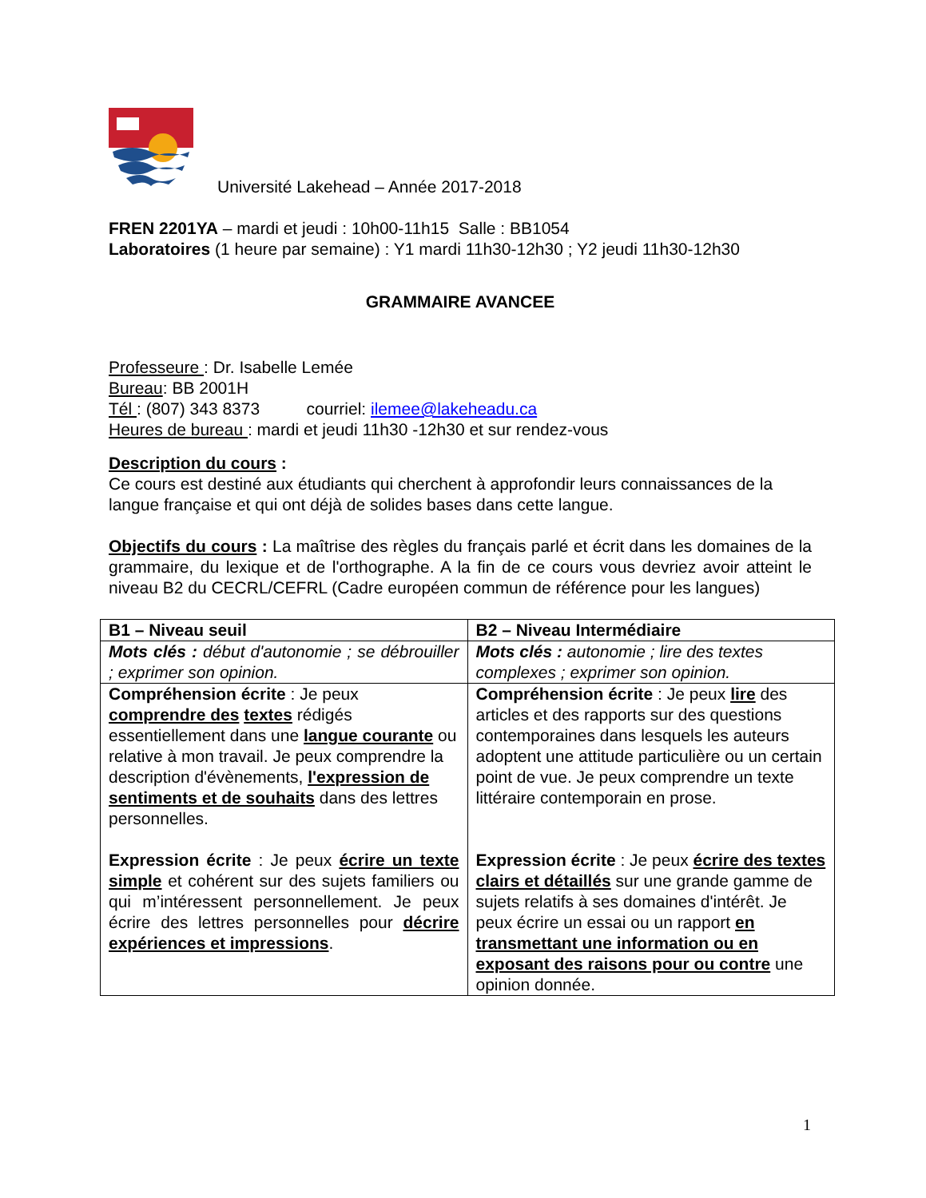Université Lakehead – Année 2017-2018
FREN 2201YA – mardi et jeudi : 10h00-11h15 Salle : BB1054
Laboratoires (1 heure par semaine) : Y1 mardi 11h30-12h30 ; Y2 jeudi 11h30-12h30
GRAMMAIRE AVANCEE
Professeure : Dr. Isabelle Lemée
Bureau: BB 2001H
Tél : (807) 343 8373 courriel: ilemee@lakeheadu.ca
Heures de bureau : mardi et jeudi 11h30 -12h30 et sur rendez-vous
Description du cours :
Ce cours est destiné aux étudiants qui cherchent à approfondir leurs connaissances de la langue française et qui ont déjà de solides bases dans cette langue.
Objectifs du cours : La maîtrise des règles du français parlé et écrit dans les domaines de la grammaire, du lexique et de l'orthographe. A la fin de ce cours vous devriez avoir atteint le niveau B2 du CECRL/CEFRL (Cadre européen commun de référence pour les langues)
| B1 – Niveau seuil | B2 – Niveau Intermédiaire |
| Mots clés : début d'autonomie ; se débrouiller ; exprimer son opinion. | Mots clés : autonomie ; lire des textes complexes ; exprimer son opinion. |
| Compréhension écrite : Je peux comprendre des textes rédigés essentiellement dans une langue courante ou relative à mon travail. Je peux comprendre la description d'évènements, l'expression de sentiments et de souhaits dans des lettres personnelles. Expression écrite : Je peux écrire un texte simple et cohérent sur des sujets familiers ou qui m’intéressent personnellement. Je peux écrire des lettres personnelles pour décrire expériences et impressions . | Compréhension écrite : Je peux lire des articles et des rapports sur des questions contemporaines dans lesquels les auteurs adoptent une attitude particulière ou un certain point de vue. Je peux comprendre un texte littéraire contemporain en prose. Expression écrite : Je peux écrire des textes clairs et détaillés sur une grande gamme de sujets relatifs à ses domaines d'intérêt. Je peux écrire un essai ou un rapport en transmettant une information ou en exposant des raisons pour ou contre une opinion donnée. |
1